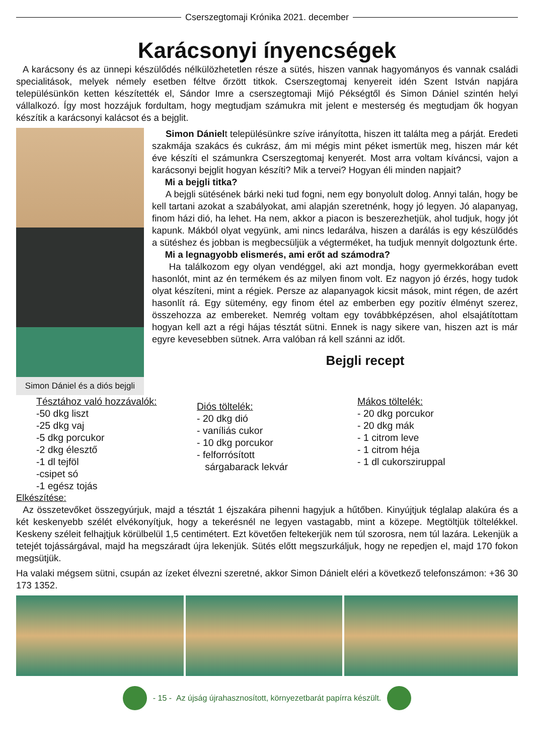Cserszegtomaji Krónika 2021. december
Karácsonyi ínyencségek
A karácsony és az ünnepi készülődés nélkülözhetetlen része a sütés, hiszen vannak hagyományos és vannak családi specialitások, melyek némely esetben féltve őrzött titkok. Cserszegtomaj kenyereit idén Szent István napjára településünkön ketten készítették el, Sándor Imre a cserszegtomaji Mijó Pékségtől és Simon Dániel szintén helyi vállalkozó. Így most hozzájuk fordultam, hogy megtudjam számukra mit jelent e mesterség és megtudjam ők hogyan készítik a karácsonyi kalácsot és a bejglit.
Simon Dániel és a diós bejgli
Simon Dánielt településünkre szíve irányította, hiszen itt találta meg a párját. Eredeti szakmája szakács és cukrász, ám mi mégis mint péket ismertük meg, hiszen már két éve készíti el számunkra Cserszegtomaj kenyerét. Most arra voltam kíváncsi, vajon a karácsonyi bejglit hogyan készíti? Mik a tervei? Hogyan éli minden napjait?
Mi a bejgli titka?
A bejgli sütésének bárki neki tud fogni, nem egy bonyolult dolog. Annyi talán, hogy be kell tartani azokat a szabályokat, ami alapján szeretnénk, hogy jó legyen. Jó alapanyag, finom házi dió, ha lehet. Ha nem, akkor a piacon is beszerezhetjük, ahol tudjuk, hogy jót kapunk. Mákból olyat vegyünk, ami nincs ledarálva, hiszen a darálás is egy készülődés a sütéshez és jobban is megbecsüljük a végterméket, ha tudjuk mennyit dolgoztunk érte.
Mi a legnagyobb elismerés, ami erőt ad számodra?
Ha találkozom egy olyan vendéggel, aki azt mondja, hogy gyermekkorában evett hasonlót, mint az én termékem és az milyen finom volt. Ez nagyon jó érzés, hogy tudok olyat készíteni, mint a régiek. Persze az alapanyagok kicsit mások, mint régen, de azért hasonlít rá. Egy sütemény, egy finom étel az emberben egy pozitív élményt szerez, összehozza az embereket. Nemrég voltam egy továbbképzésen, ahol elsajátítottam hogyan kell azt a régi hájas tésztát sütni. Ennek is nagy sikere van, hiszen azt is már egyre kevesebben sütnek. Arra valóban rá kell szánni az időt.
Bejgli recept
Tésztához való hozzávalók:
-50 dkg liszt
-25 dkg vaj
-5 dkg porcukor
-2 dkg élesztő
-1 dl tejföl
-csipet só
-1 egész tojás
Diós töltelék:
- 20 dkg dió
- vaníliás cukor
- 10 dkg porcukor
- felforrósított
sárgabarack lekvár
Mákos töltelék:
- 20 dkg porcukor
- 20 dkg mák
- 1 citrom leve
- 1 citrom héja
- 1 dl cukorsziruppal
Elkészítése:
Az összetevőket összegyúrjuk, majd a tésztát 1 éjszakára pihenni hagyjuk a hűtőben. Kinyújtjuk téglalap alakúra és a két keskenyebb szélét elvékonyítjuk, hogy a tekerésnél ne legyen vastagabb, mint a közepe. Megtöltjük töltelékkel. Keskeny széleit felhajtjuk körülbelül 1,5 centimétert. Ezt követően feltekerjük nem túl szorosra, nem túl lazára. Lekenjük a tetejét tojássárgával, majd ha megszáradt újra lekenjük. Sütés előtt megszurkáljuk, hogy ne repedjen el, majd 170 fokon megsütjük.
Ha valaki mégsem sütni, csupán az ízeket élvezni szeretné, akkor Simon Dánielt eléri a következő telefonszámon: +36 30 173 1352.
- 15 - Az újság újrahasznosított, környezetbarát papírra készült.